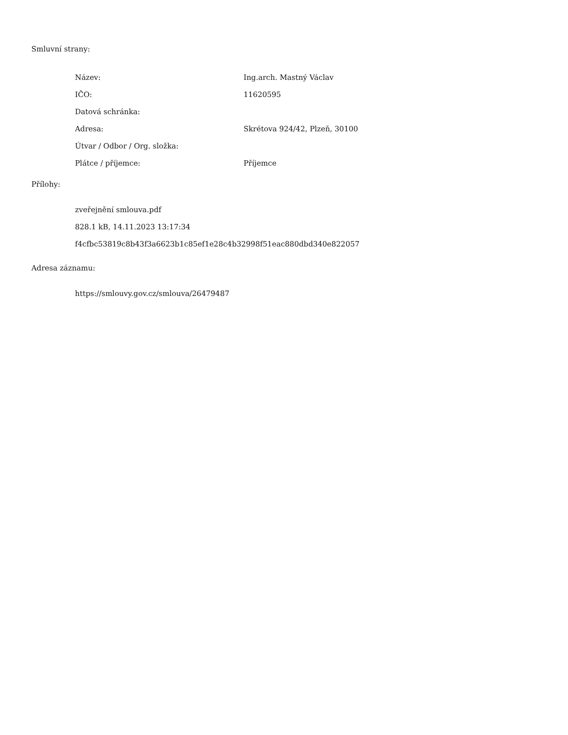Smluvní strany:
| Název: | Ing.arch. Mastný Václav |
| IČO: | 11620595 |
| Datová schránka: | |
| Adresa: | Skrétova 924/42, Plzeň, 30100 |
| Útvar / Odbor / Org. složka: | |
| Plátce / příjemce: | Příjemce |
Přílohy:
zveřejnění smlouva.pdf
828.1 kB, 14.11.2023 13:17:34
f4cfbc53819c8b43f3a6623b1c85ef1e28c4b32998f51eac880dbd340e822057
Adresa záznamu:
https://smlouvy.gov.cz/smlouva/26479487